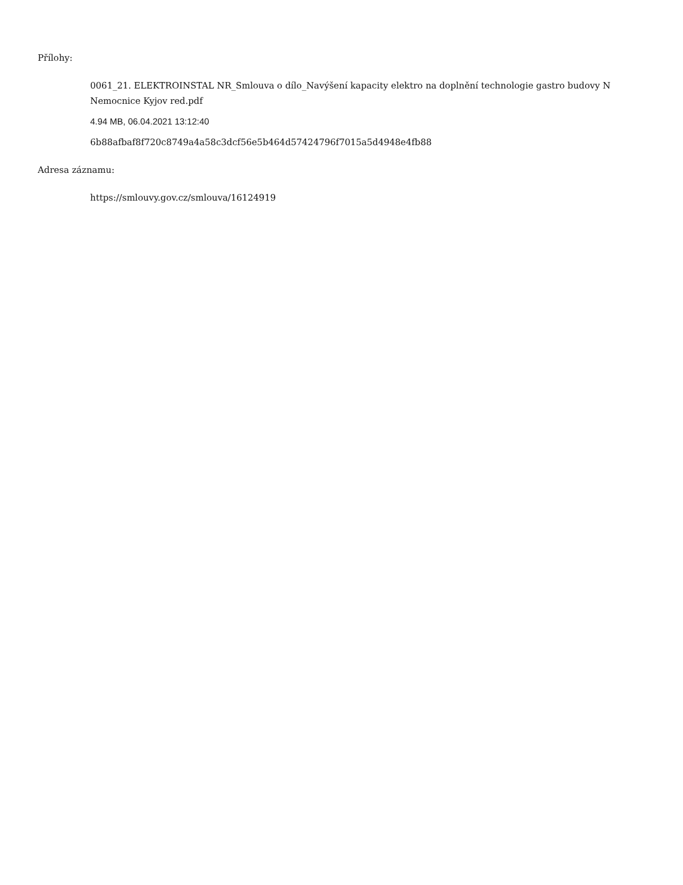Přílohy:
0061_21. ELEKTROINSTAL NR_Smlouva o dílo_Navýšení kapacity elektro na doplnění technologie gastro budovy N Nemocnice Kyjov red.pdf
4.94 MB, 06.04.2021 13:12:40
6b88afbaf8f720c8749a4a58c3dcf56e5b464d57424796f7015a5d4948e4fb88
Adresa záznamu:
https://smlouvy.gov.cz/smlouva/16124919